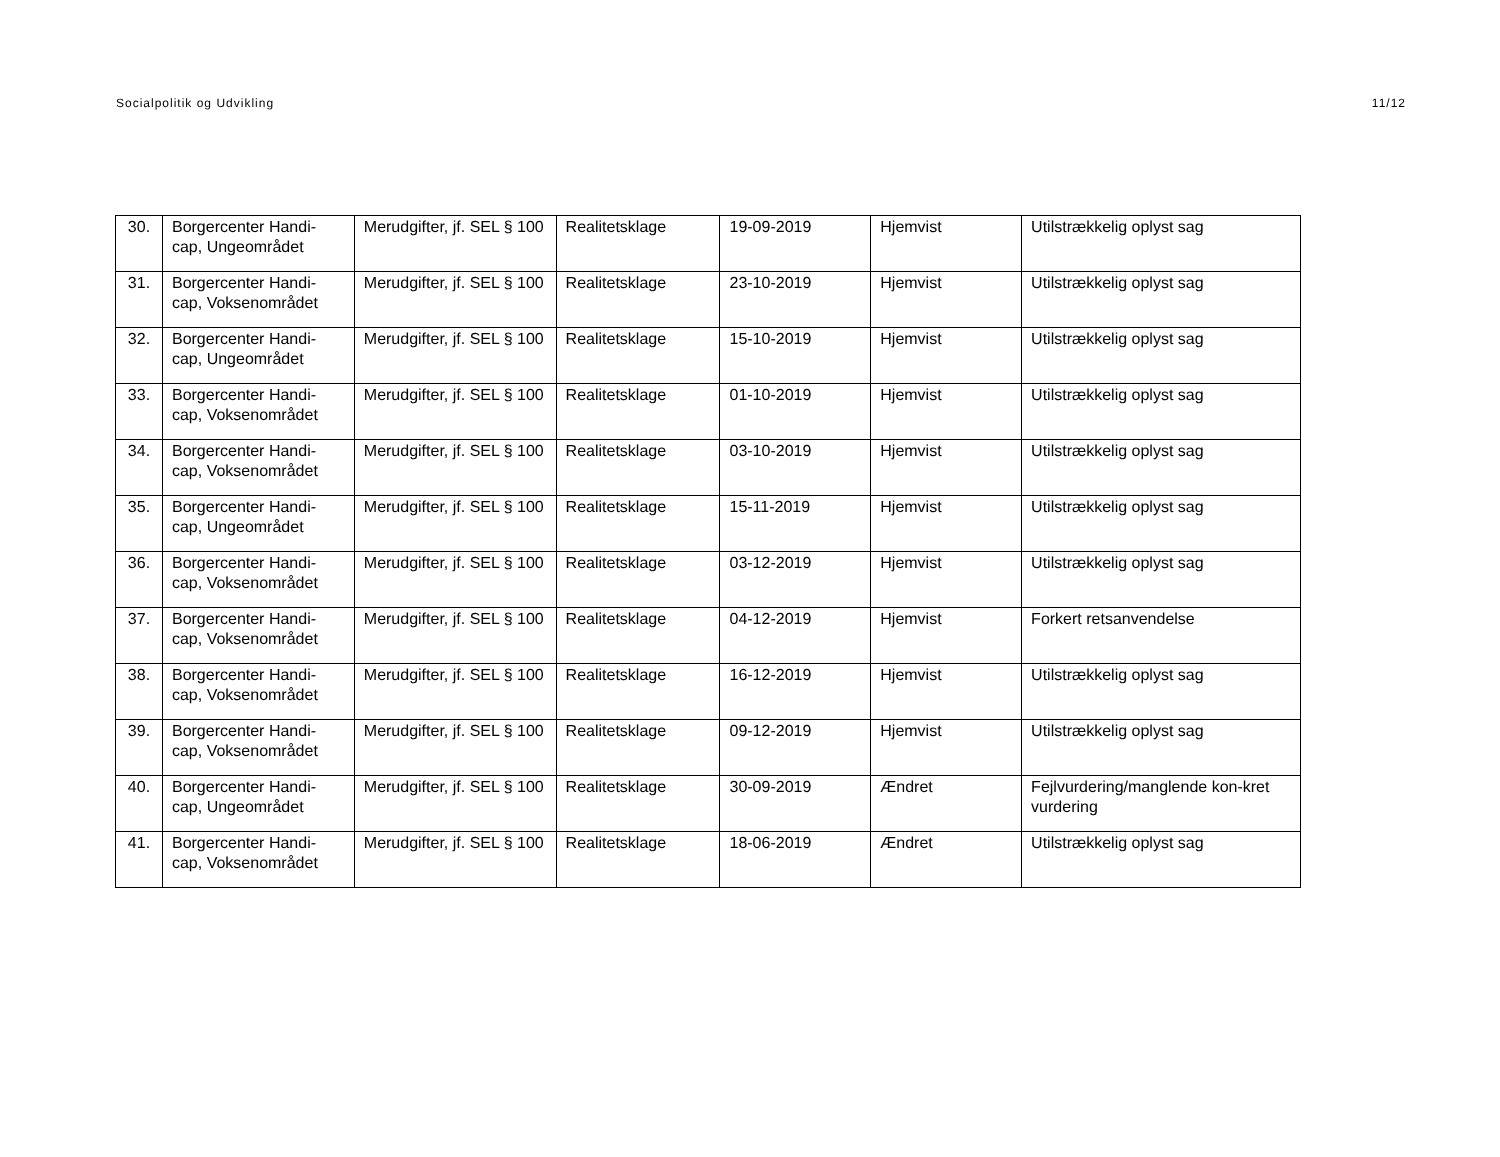Socialpolitik og Udvikling 11/12
| 30. | Borgercenter Handi-cap, Ungeområdet | Merudgifter, jf. SEL § 100 | Realitetsklage | 19-09-2019 | Hjemvist | Utilstrækkelig oplyst sag |
| 31. | Borgercenter Handi-cap, Voksenområdet | Merudgifter, jf. SEL § 100 | Realitetsklage | 23-10-2019 | Hjemvist | Utilstrækkelig oplyst sag |
| 32. | Borgercenter Handi-cap, Ungeområdet | Merudgifter, jf. SEL § 100 | Realitetsklage | 15-10-2019 | Hjemvist | Utilstrækkelig oplyst sag |
| 33. | Borgercenter Handi-cap, Voksenområdet | Merudgifter, jf. SEL § 100 | Realitetsklage | 01-10-2019 | Hjemvist | Utilstrækkelig oplyst sag |
| 34. | Borgercenter Handi-cap, Voksenområdet | Merudgifter, jf. SEL § 100 | Realitetsklage | 03-10-2019 | Hjemvist | Utilstrækkelig oplyst sag |
| 35. | Borgercenter Handi-cap, Ungeområdet | Merudgifter, jf. SEL § 100 | Realitetsklage | 15-11-2019 | Hjemvist | Utilstrækkelig oplyst sag |
| 36. | Borgercenter Handi-cap, Voksenområdet | Merudgifter, jf. SEL § 100 | Realitetsklage | 03-12-2019 | Hjemvist | Utilstrækkelig oplyst sag |
| 37. | Borgercenter Handi-cap, Voksenområdet | Merudgifter, jf. SEL § 100 | Realitetsklage | 04-12-2019 | Hjemvist | Forkert retsanvendelse |
| 38. | Borgercenter Handi-cap, Voksenområdet | Merudgifter, jf. SEL § 100 | Realitetsklage | 16-12-2019 | Hjemvist | Utilstrækkelig oplyst sag |
| 39. | Borgercenter Handi-cap, Voksenområdet | Merudgifter, jf. SEL § 100 | Realitetsklage | 09-12-2019 | Hjemvist | Utilstrækkelig oplyst sag |
| 40. | Borgercenter Handi-cap, Ungeområdet | Merudgifter, jf. SEL § 100 | Realitetsklage | 30-09-2019 | Ændret | Fejlvurdering/manglende kon-kret vurdering |
| 41. | Borgercenter Handi-cap, Voksenområdet | Merudgifter, jf. SEL § 100 | Realitetsklage | 18-06-2019 | Ændret | Utilstrækkelig oplyst sag |